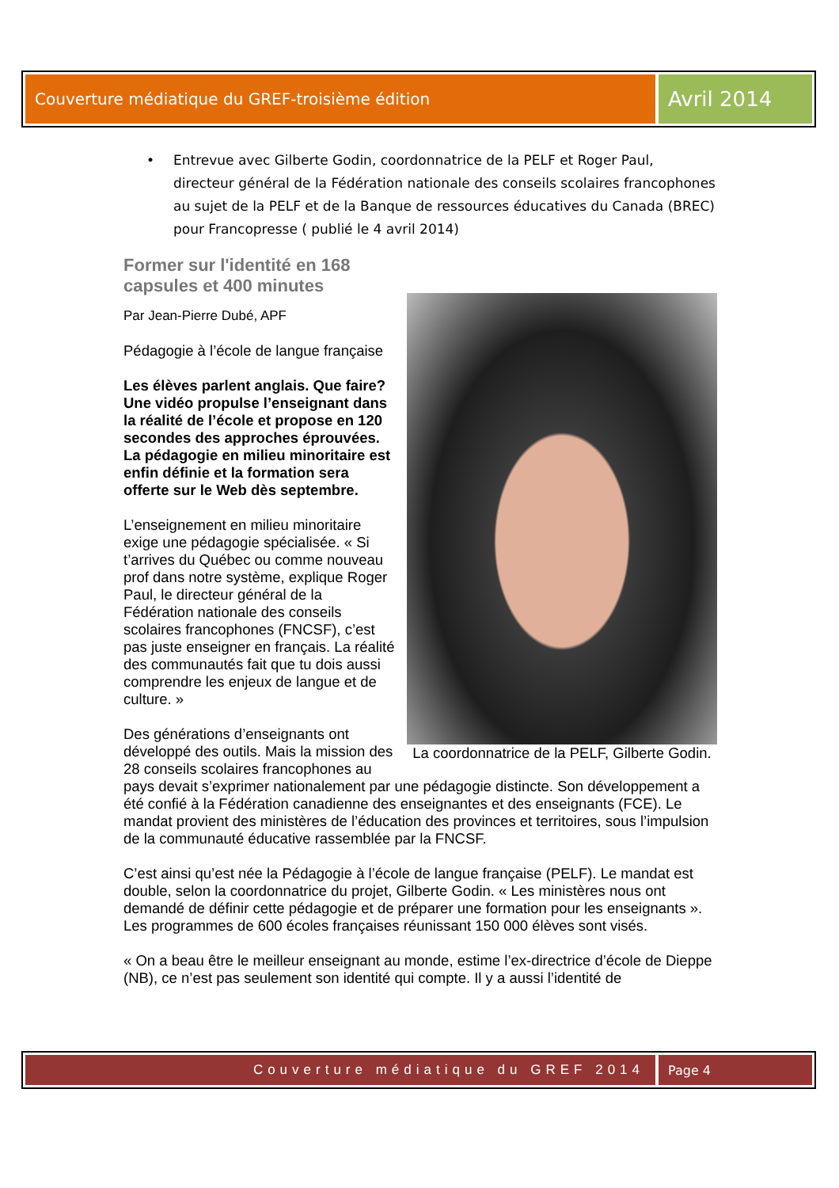Couverture médiatique du GREF-troisième édition
Avril 2014
• Entrevue avec Gilberte Godin, coordonnatrice de la PELF et Roger Paul, directeur général de la Fédération nationale des conseils scolaires francophones au sujet de la PELF et de la Banque de ressources éducatives du Canada (BREC) pour Francopresse ( publié le 4 avril 2014)
La coordonnatrice de la PELF, Gilberte Godin.
Former sur l'identité en 168
capsules et 400 minutes
Par Jean-Pierre Dubé, APF
Pédagogie à l’école de langue française
Les élèves parlent anglais. Que faire? Une vidéo propulse l’enseignant dans la réalité de l’école et propose en 120 secondes des approches éprouvées. La pédagogie en milieu minoritaire est enfin définie et la formation sera offerte sur le Web dès septembre.
L’enseignement en milieu minoritaire exige une pédagogie spécialisée. « Si t’arrives du Québec ou comme nouveau prof dans notre système, explique Roger Paul, le directeur général de la Fédération nationale des conseils scolaires francophones (FNCSF), c’est pas juste enseigner en français. La réalité des communautés fait que tu dois aussi comprendre les enjeux de langue et de culture. »
Des générations d’enseignants ont développé des outils. Mais la mission des 28 conseils scolaires francophones au pays devait s’exprimer nationalement par une pédagogie distincte. Son développement a été confié à la Fédération canadienne des enseignantes et des enseignants (FCE). Le mandat provient des ministères de l’éducation des provinces et territoires, sous l’impulsion de la communauté éducative rassemblée par la FNCSF.
C’est ainsi qu’est née la Pédagogie à l’école de langue française (PELF). Le mandat est double, selon la coordonnatrice du projet, Gilberte Godin. « Les ministères nous ont demandé de définir cette pédagogie et de préparer une formation pour les enseignants ». Les programmes de 600 écoles françaises réunissant 150 000 élèves sont visés.
« On a beau être le meilleur enseignant au monde, estime l’ex-directrice d’école de Dieppe (NB), ce n’est pas seulement son identité qui compte. Il y a aussi l’identité de
Couverture médiatique du GREF 2014
Page 4